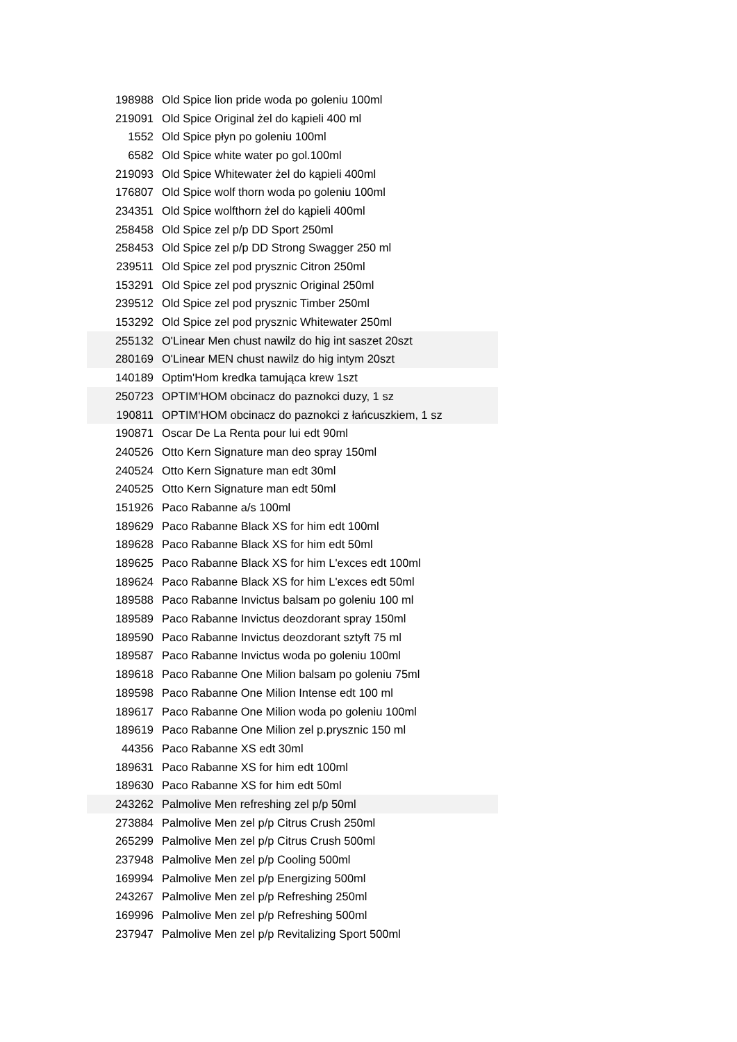| 198988 | Old Spice lion pride woda po goleniu 100ml |
| 219091 | Old Spice Original żel do kąpieli 400 ml |
| 1552 | Old Spice płyn po goleniu 100ml |
| 6582 | Old Spice white water po gol.100ml |
| 219093 | Old Spice Whitewater żel do kąpieli 400ml |
| 176807 | Old Spice wolf thorn woda po goleniu 100ml |
| 234351 | Old Spice wolfthorn żel do kąpieli 400ml |
| 258458 | Old Spice zel p/p DD Sport 250ml |
| 258453 | Old Spice zel p/p DD Strong Swagger 250 ml |
| 239511 | Old Spice zel pod prysznic Citron 250ml |
| 153291 | Old Spice zel pod prysznic Original 250ml |
| 239512 | Old Spice zel pod prysznic Timber 250ml |
| 153292 | Old Spice zel pod prysznic Whitewater 250ml |
| 255132 | O'Linear Men chust nawilz do hig int saszet 20szt |
| 280169 | O'Linear MEN chust nawilz do hig intym 20szt |
| 140189 | Optim'Hom kredka tamująca krew 1szt |
| 250723 | OPTIM'HOM obcinacz do paznokci duzy, 1 sz |
| 190811 | OPTIM'HOM obcinacz do paznokci z łańcuszkiem, 1 sz |
| 190871 | Oscar De La Renta pour lui edt 90ml |
| 240526 | Otto Kern Signature man deo spray 150ml |
| 240524 | Otto Kern Signature man edt 30ml |
| 240525 | Otto Kern Signature man edt 50ml |
| 151926 | Paco Rabanne a/s 100ml |
| 189629 | Paco Rabanne Black XS for him edt 100ml |
| 189628 | Paco Rabanne Black XS for him edt 50ml |
| 189625 | Paco Rabanne Black XS for him L'exces edt 100ml |
| 189624 | Paco Rabanne Black XS for him L'exces edt 50ml |
| 189588 | Paco Rabanne Invictus balsam po goleniu 100 ml |
| 189589 | Paco Rabanne Invictus deozdorant spray 150ml |
| 189590 | Paco Rabanne Invictus deozdorant sztyft 75 ml |
| 189587 | Paco Rabanne Invictus woda po goleniu 100ml |
| 189618 | Paco Rabanne One Milion balsam po goleniu 75ml |
| 189598 | Paco Rabanne One Milion Intense edt 100 ml |
| 189617 | Paco Rabanne One Milion woda po goleniu 100ml |
| 189619 | Paco Rabanne One Milion zel p.prysznic 150 ml |
| 44356 | Paco Rabanne XS edt 30ml |
| 189631 | Paco Rabanne XS for him edt 100ml |
| 189630 | Paco Rabanne XS for him edt 50ml |
| 243262 | Palmolive Men refreshing zel p/p 50ml |
| 273884 | Palmolive Men zel p/p Citrus Crush 250ml |
| 265299 | Palmolive Men zel p/p Citrus Crush 500ml |
| 237948 | Palmolive Men zel p/p Cooling 500ml |
| 169994 | Palmolive Men zel p/p Energizing 500ml |
| 243267 | Palmolive Men zel p/p Refreshing 250ml |
| 169996 | Palmolive Men zel p/p Refreshing 500ml |
| 237947 | Palmolive Men zel p/p Revitalizing Sport 500ml |